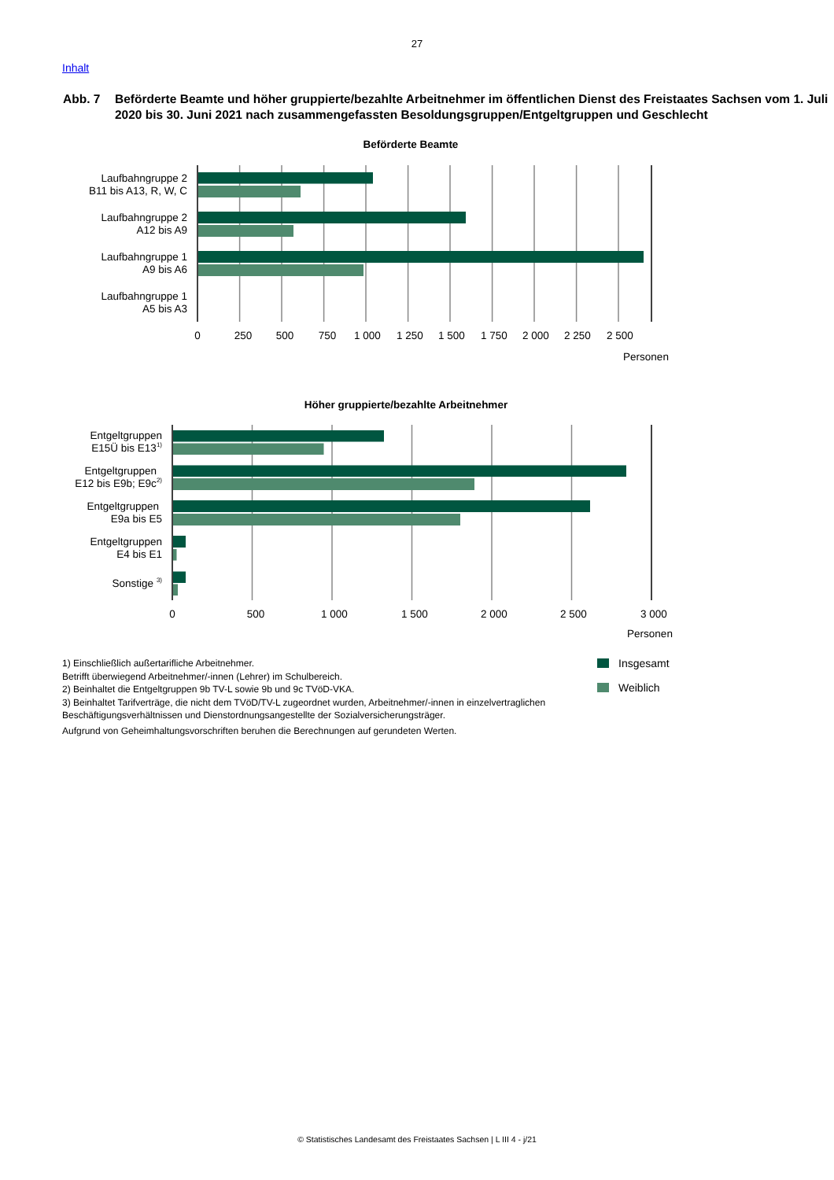27
Inhalt
Abb. 7 Beförderte Beamte und höher gruppierte/bezahlte Arbeitnehmer im öffentlichen Dienst des Freistaates Sachsen vom 1. Juli 2020 bis 30. Juni 2021 nach zusammengefassten Besoldungsgruppen/Entgeltgruppen und Geschlecht
Beförderte Beamte
Laufbahngruppe 2
B11 bis A13, R, W, C
Laufbahngruppe 2
A12 bis A9
Laufbahngruppe 1
A9 bis A6
Laufbahngruppe 1
A5 bis A3
0
250
500
750
1 000
1 250
1 500
1 750
2 000
2 250
2 500
Personen
Höher gruppierte/bezahlte Arbeitnehmer
Entgeltgruppen
E15Ü bis E131)
Entgeltgruppen
E12 bis E9b; E9c2)
Entgeltgruppen
E9a bis E5
Entgeltgruppen
E4 bis E1
Sonstige 3)
0
500
1 000
1 500
2 000
2 500
3 000
Personen
1) Einschließlich außertarifliche Arbeitnehmer.
Betrifft überwiegend Arbeitnehmer/-innen (Lehrer) im Schulbereich.
2) Beinhaltet die Entgeltgruppen 9b TV-L sowie 9b und 9c TVöD-VKA.
3) Beinhaltet Tarifverträge, die nicht dem TVöD/TV-L zugeordnet wurden, Arbeitnehmer/-innen in einzelvertraglichen Beschäftigungsverhältnissen und Dienstordnungsangestellte der Sozialversicherungsträger.
Aufgrund von Geheimhaltungsvorschriften beruhen die Berechnungen auf gerundeten Werten.
Insgesamt
Weiblich
© Statistisches Landesamt des Freistaates Sachsen | L III 4 - j/21